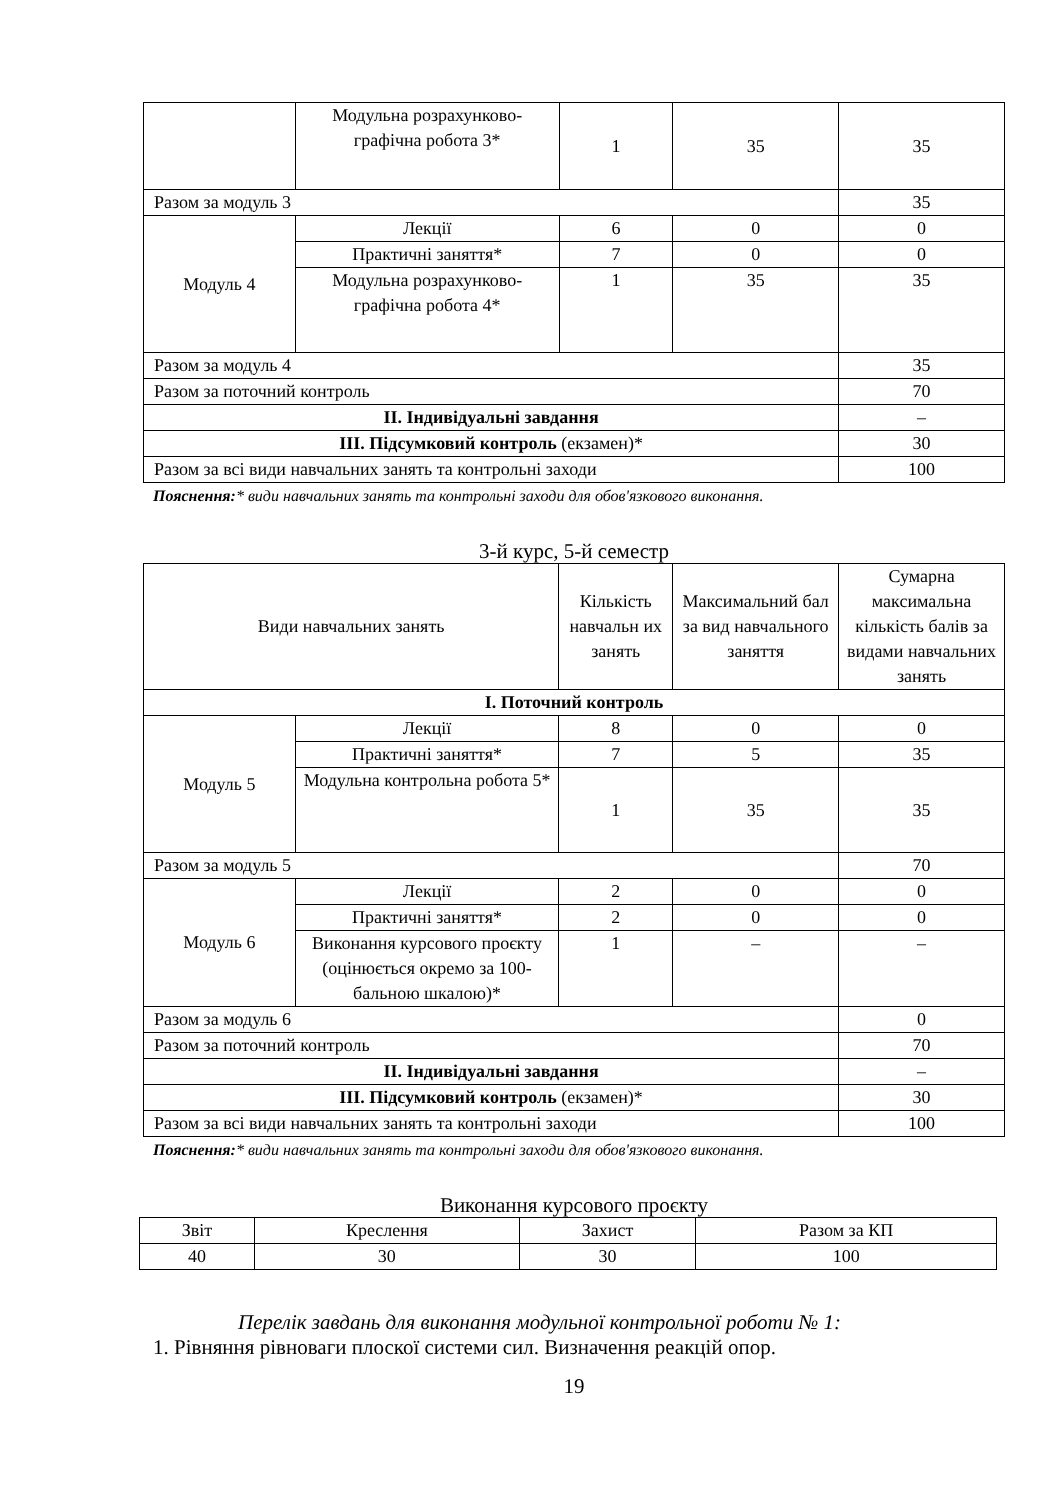| | Модульна розрахунково-графічна робота 3* | 1 | 35 | 35 |
| Разом за модуль 3 | | | | 35 |
| Модуль 4 | Лекції | 6 | 0 | 0 |
| | Практичні заняття* | 7 | 0 | 0 |
| | Модульна розрахунково-графічна робота 4* | 1 | 35 | 35 |
| Разом за модуль 4 | | | | 35 |
| Разом за поточний контроль | | | | 70 |
| ІІ. Індивідуальні завдання | | | | – |
| ІІІ. Підсумковий контроль (екзамен)* | | | | 30 |
| Разом за всі види навчальних занять та контрольні заходи | | | | 100 |
Пояснення:* види навчальних занять та контрольні заходи для обов'язкового виконання.
3-й курс, 5-й семестр
| Види навчальних занять | | Кількість навчальн их занять | Максимальний бал за вид навчального заняття | Сумарна максимальна кількість балів за видами навчальних занять |
| --- | --- | --- | --- | --- |
| І. Поточний контроль | | | | |
| Модуль 5 | Лекції | 8 | 0 | 0 |
| | Практичні заняття* | 7 | 5 | 35 |
| | Модульна контрольна робота 5* | 1 | 35 | 35 |
| Разом за модуль 5 | | | | 70 |
| Модуль 6 | Лекції | 2 | 0 | 0 |
| | Практичні заняття* | 2 | 0 | 0 |
| | Виконання курсового проєкту (оцінюється окремо за 100-бальною шкалою)* | 1 | – | – |
| Разом за модуль 6 | | | | 0 |
| Разом за поточний контроль | | | | 70 |
| ІІ. Індивідуальні завдання | | | | – |
| ІІІ. Підсумковий контроль (екзамен)* | | | | 30 |
| Разом за всі види навчальних занять та контрольні заходи | | | | 100 |
Пояснення:* види навчальних занять та контрольні заходи для обов'язкового виконання.
Виконання курсового проєкту
| Звіт | Креслення | Захист | Разом за КП |
| 40 | 30 | 30 | 100 |
Перелік завдань для виконання модульної контрольної роботи № 1:
1. Рівняння рівноваги плоскої системи сил. Визначення реакцій опор.
19